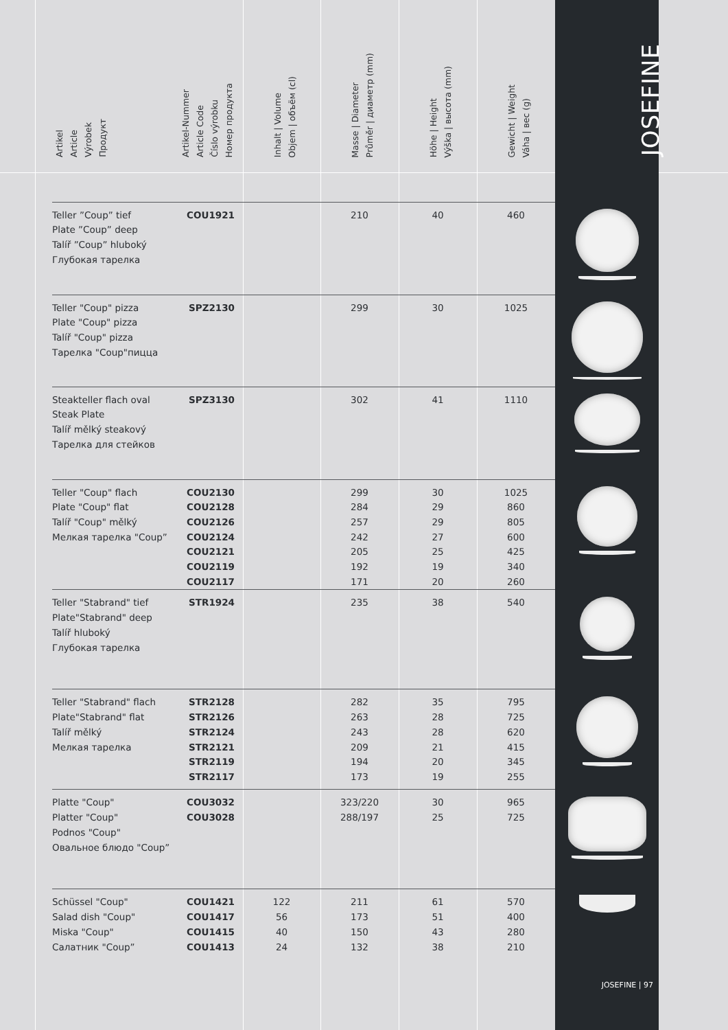| | Artikel Article Výrobek Продукт | Artikel-Nummer Article Code Číslo výrobku Номер продукта | Inhalt / Volume Objem / объём (cl) | Masse / Diameter Průměr / диаметр (mm) | Höhe / Height Výška / высота (mm) | Gewicht / Weight Váha / вес (g) | JOSEFINE |
| --- | --- | --- | --- | --- | --- | --- | --- |
| | Teller ”Coup” tief Plate ”Coup” deep Talíř ”Coup” hluboký Глубокая тарелка | COU1921 | | 210 | 40 | 460 | |
| | Teller "Coup" pizza Plate "Coup" pizza Talíř "Coup" pizza Тарелка "Coup"пицца | SPZ2130 | | 299 | 30 | 1025 | |
| | Steakteller flach oval Steak Plate Talíř mělký steakový Тарелка для стейков | SPZ3130 | | 302 | 41 | 1110 | |
| | Teller "Coup" flach Plate "Coup" flat Talíř "Coup" mělký Мелкая тарелка "Coup” | COU2130 COU2128 COU2126 COU2124 COU2121 COU2119 COU2117 | | 299 284 257 242 205 192 171 | 30 29 29 27 25 19 20 | 1025 860 805 600 425 340 260 | |
| | Teller "Stabrand" tief Plate"Stabrand" deep Talíř hluboký Глубокая тарелка | STR1924 | | 235 | 38 | 540 | |
| | Teller "Stabrand" flach Plate"Stabrand" flat Talíř mělký Мелкая тарелка | STR2128 STR2126 STR2124 STR2121 STR2119 STR2117 | | 282 263 243 209 194 173 | 35 28 28 21 20 19 | 795 725 620 415 345 255 | |
| | Platte "Coup" Platter "Coup" Podnos "Coup" Овальное блюдо "Coup” | COU3032 COU3028 | | 323/220 288/197 | 30 25 | 965 725 | |
| | Schüssel "Coup" Salad dish "Coup" Miska "Coup" Салатник "Coup” | COU1421 COU1417 COU1415 COU1413 | 122 56 40 24 | 211 173 150 132 | 61 51 43 38 | 570 400 280 210 | |
JOSEFINE | 97